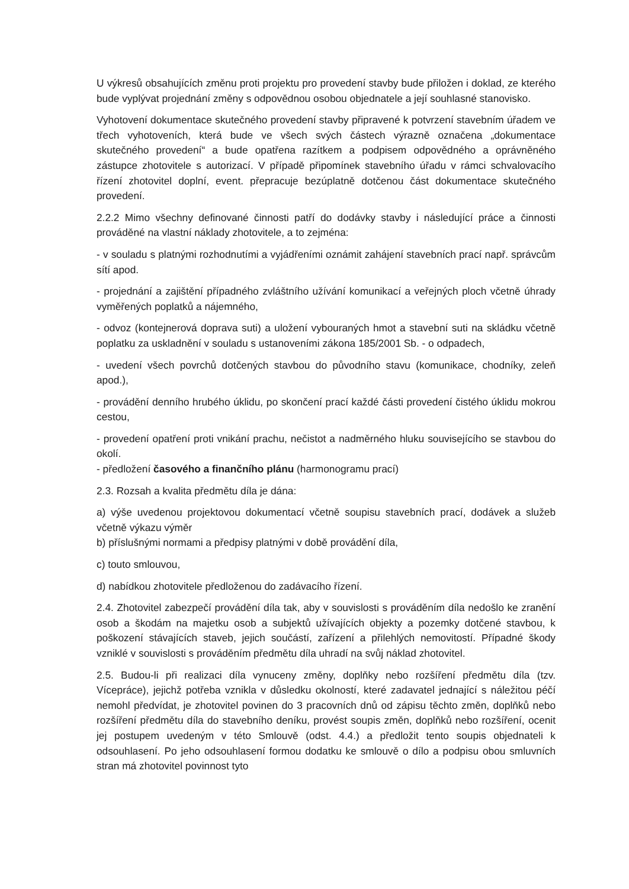U výkresů obsahujících změnu proti projektu pro provedení stavby bude přiložen i doklad, ze kterého bude vyplývat projednání změny s odpovědnou osobou objednatele a její souhlasné stanovisko.
Vyhotovení dokumentace skutečného provedení stavby připravené k potvrzení stavebním úřadem ve třech vyhotoveních, která bude ve všech svých částech výrazně označena „dokumentace skutečného provedení“ a bude opatřena razítkem a podpisem odpovědného a oprávněného zástupce zhotovitele s autorizací. V případě připomínek stavebního úřadu v rámci schvalovacího řízení zhotovitel doplní, event. přepracuje bezúplatně dotčenou část dokumentace skutečného provedení.
2.2.2 Mimo všechny definované činnosti patří do dodávky stavby i následující práce a činnosti prováděné na vlastní náklady zhotovitele, a to zejména:
- v souladu s platnými rozhodnutími a vyjádřeními oznámit zahájení stavebních prací např. správcům sítí apod.
- projednání a zajištění případného zvláštního užívání komunikací a veřejných ploch včetně úhrady vyměřených poplatků a nájemného,
- odvoz (kontejnerová doprava suti) a uložení vybouraných hmot a stavební suti na skládku včetně poplatku za uskladnění v souladu s ustanoveními zákona 185/2001 Sb. - o odpadech,
- uvedení všech povrchů dotčených stavbou do původního stavu (komunikace, chodníky, zeleň apod.),
- provádění denního hrubého úklidu, po skončení prací každé části provedení čistého úklidu mokrou cestou,
- provedení opatření proti vnikání prachu, nečistot a nadměrného hluku souvisejícího se stavbou do okolí.
- předložení časového a finančního plánu (harmonogramu prací)
2.3. Rozsah a kvalita předmětu díla je dána:
a) výše uvedenou projektovou dokumentací včetně soupisu stavebních prací, dodávek a služeb včetně výkazu výměr
b) příslušnými normami a předpisy platnými v době provádění díla,
c) touto smlouvou,
d) nabídkou zhotovitele předloženou do zadávacího řízení.
2.4. Zhotovitel zabezpečí provádění díla tak, aby v souvislosti s prováděním díla nedošlo ke zranění osob a škodám na majetku osob a subjektů užívajících objekty a pozemky dotčené stavbou, k poškození stávajících staveb, jejich součástí, zařízení a přilehlých nemovitostí. Případné škody vzniklé v souvislosti s prováděním předmětu díla uhradí na svůj náklad zhotovitel.
2.5. Budou-li při realizaci díla vynuceny změny, doplňky nebo rozšíření předmětu díla (tzv. Vícepráce), jejichž potřeba vznikla v důsledku okolností, které zadavatel jednající s náležitou péčí nemohl předvídat, je zhotovitel povinen do 3 pracovních dnů od zápisu těchto změn, doplňků nebo rozšíření předmětu díla do stavebního deníku, provést soupis změn, doplňků nebo rozšíření, ocenit jej postupem uvedeným v této Smlouvě (odst. 4.4.) a předložit tento soupis objednateli k odsouhlasení. Po jeho odsouhlasení formou dodatku ke smlouvě o dílo a podpisu obou smluvních stran má zhotovitel povinnost tyto